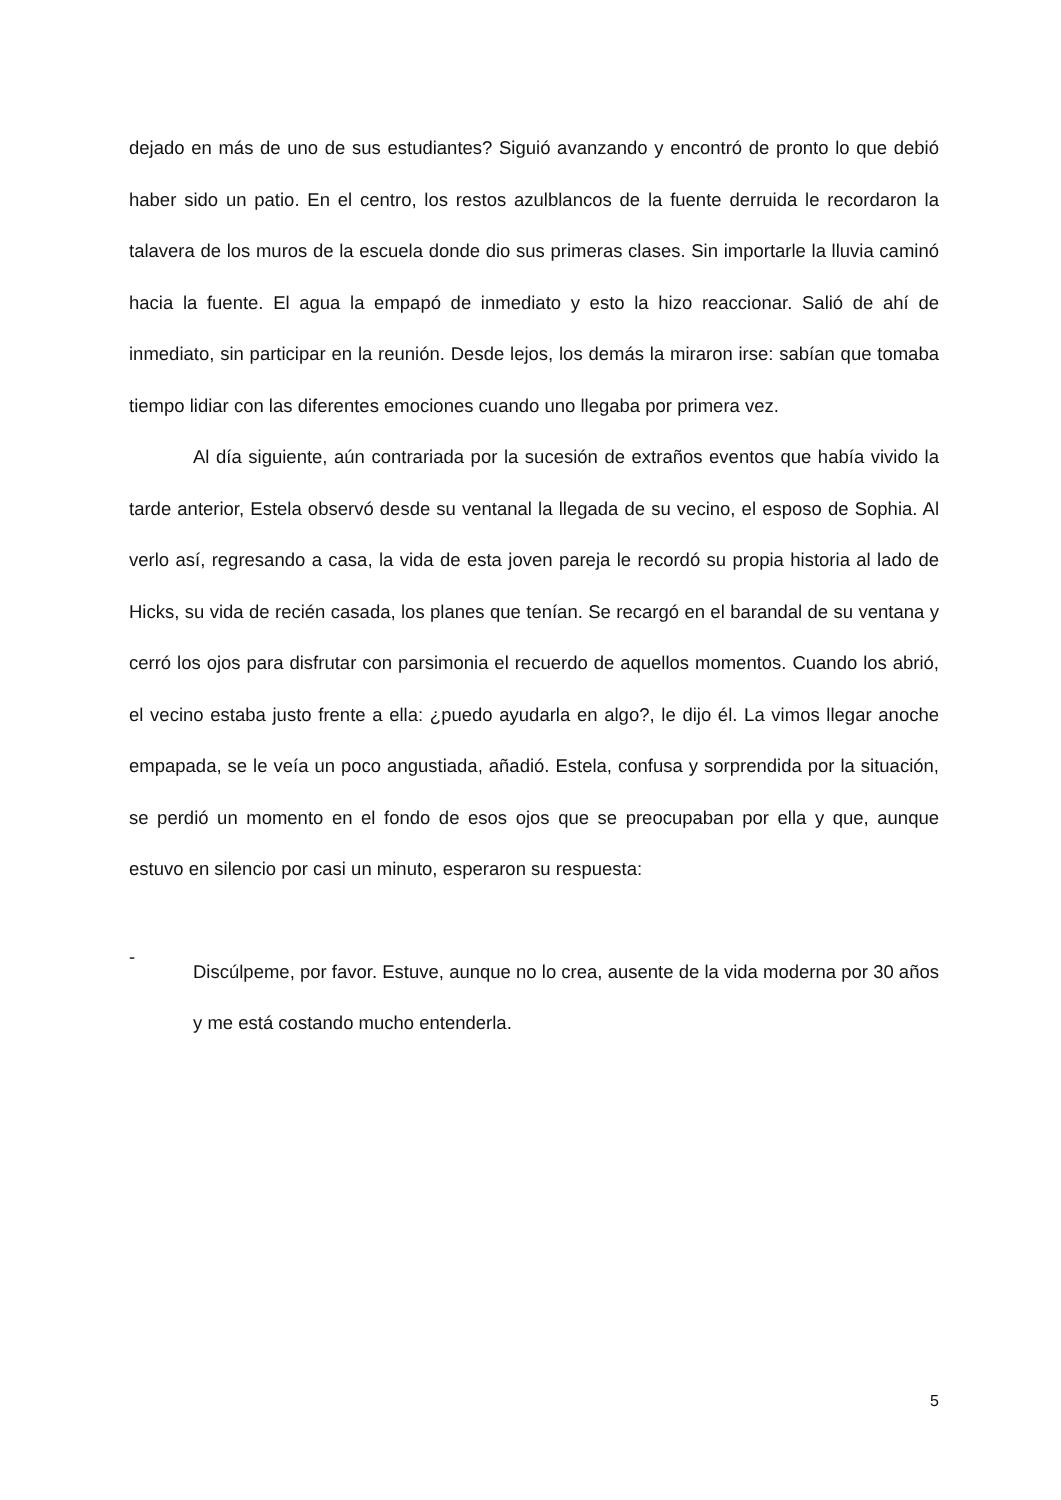dejado en más de uno de sus estudiantes? Siguió avanzando y encontró de pronto lo que debió haber sido un patio. En el centro, los restos azulblancos de la fuente derruida le recordaron la talavera de los muros de la escuela donde dio sus primeras clases. Sin importarle la lluvia caminó hacia la fuente. El agua la empapó de inmediato y esto la hizo reaccionar. Salió de ahí de inmediato, sin participar en la reunión. Desde lejos, los demás la miraron irse: sabían que tomaba tiempo lidiar con las diferentes emociones cuando uno llegaba por primera vez.
Al día siguiente, aún contrariada por la sucesión de extraños eventos que había vivido la tarde anterior, Estela observó desde su ventanal la llegada de su vecino, el esposo de Sophia. Al verlo así, regresando a casa, la vida de esta joven pareja le recordó su propia historia al lado de Hicks, su vida de recién casada, los planes que tenían. Se recargó en el barandal de su ventana y cerró los ojos para disfrutar con parsimonia el recuerdo de aquellos momentos. Cuando los abrió, el vecino estaba justo frente a ella: ¿puedo ayudarla en algo?, le dijo él. La vimos llegar anoche empapada, se le veía un poco angustiada, añadió. Estela, confusa y sorprendida por la situación, se perdió un momento en el fondo de esos ojos que se preocupaban por ella y que, aunque estuvo en silencio por casi un minuto, esperaron su respuesta:
-
Discúlpeme, por favor. Estuve, aunque no lo crea, ausente de la vida moderna por 30 años y me está costando mucho entenderla.
5